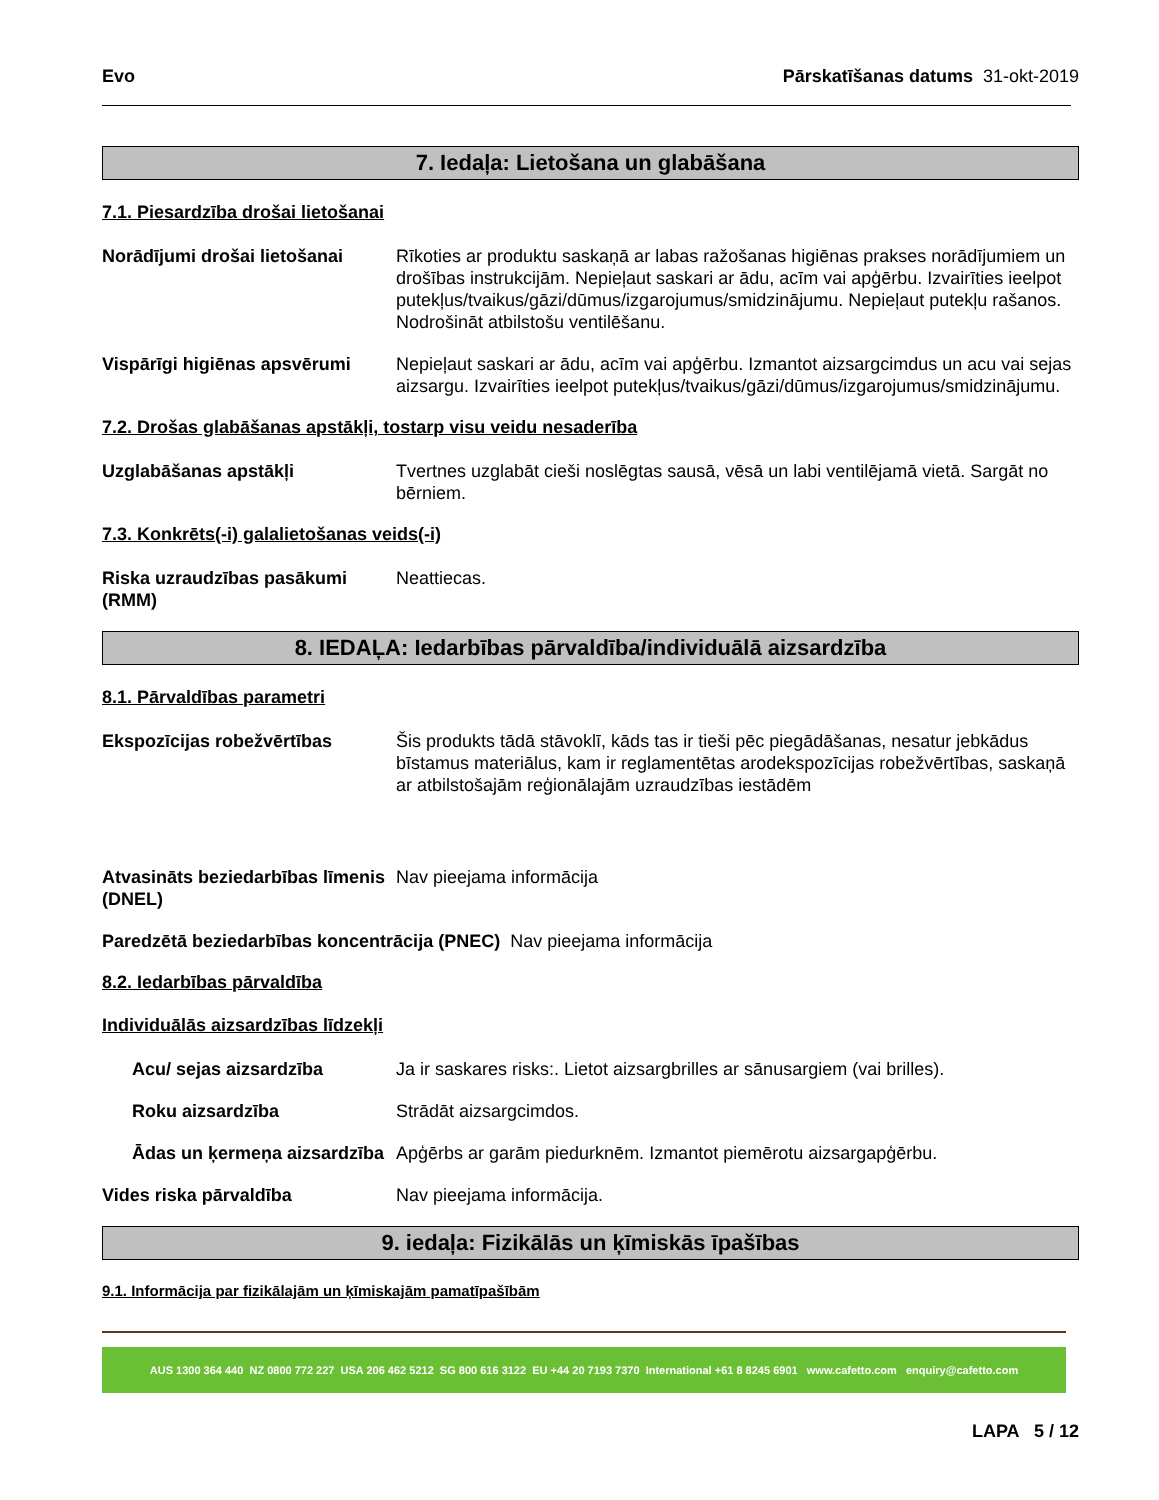Evo Pārskatīšanas datums 31-okt-2019
7. Iedaļa: Lietošana un glabāšana
7.1. Piesardzība drošai lietošanai
Norādījumi drošai lietošanai
Rīkoties ar produktu saskaņā ar labas ražošanas higiēnas prakses norādījumiem un drošības instrukcijām. Nepieļaut saskari ar ādu, acīm vai apģērbu. Izvairīties ieelpot putekļus/tvaikus/gāzi/dūmus/izgarojumus/smidzinājumu. Nepieļaut putekļu rašanos. Nodrošināt atbilstošu ventilēšanu.
Vispārīgi higiēnas apsvērumi
Nepieļaut saskari ar ādu, acīm vai apģērbu. Izmantot aizsargcimdus un acu vai sejas aizsargu. Izvairīties ieelpot putekļus/tvaikus/gāzi/dūmus/izgarojumus/smidzinājumu.
7.2. Drošas glabāšanas apstākļi, tostarp visu veidu nesaderība
Uzglabāšanas apstākļi Tvertnes uzglabāt cieši noslēgtas sausā, vēsā un labi ventilējamā vietā. Sargāt no bērniem.
7.3. Konkrēts(-i) galalietošanas veids(-i)
Riska uzraudzības pasākumi (RMM)
Neattiecas.
8. IEDAĻA: Iedarbības pārvaldība/individuālā aizsardzība
8.1. Pārvaldības parametri
Ekspozīcijas robežvērtības Šis produkts tādā stāvoklī, kāds tas ir tieši pēc piegādāšanas, nesatur jebkādus bīstamus materiālus, kam ir reglamentētas arodekspozīcijas robežvērtības, saskaņā ar atbilstošajām reģionālajām uzraudzības iestādēm
Atvasināts beziedarbības līmenis (DNEL)
Nav pieejama informācija
Paredzētā beziedarbības koncentrācija (PNEC) Nav pieejama informācija
8.2. Iedarbības pārvaldība
Individuālās aizsardzības līdzekļi
Acu/ sejas aizsardzība Ja ir saskares risks:. Lietot aizsargbrilles ar sānusargiem (vai brilles).
Roku aizsardzība Strādāt aizsargcimdos.
Ādas un ķermeņa aizsardzība
Apģērbs ar garām piedurknēm. Izmantot piemērotu aizsargapģērbu.
Vides riska pārvaldība Nav pieejama informācija.
9. iedaļa: Fizikālās un ķīmiskās īpašības
9.1. Informācija par fizikālajām un ķīmiskajām pamatīpašībām
AUS 1300 364 440 NZ 0800 772 227 USA 206 462 5212 SG 800 616 3122 EU +44 20 7193 7370 International +61 8 8245 6901 www.cafetto.com enquiry@cafetto.com
LAPA 5 / 12